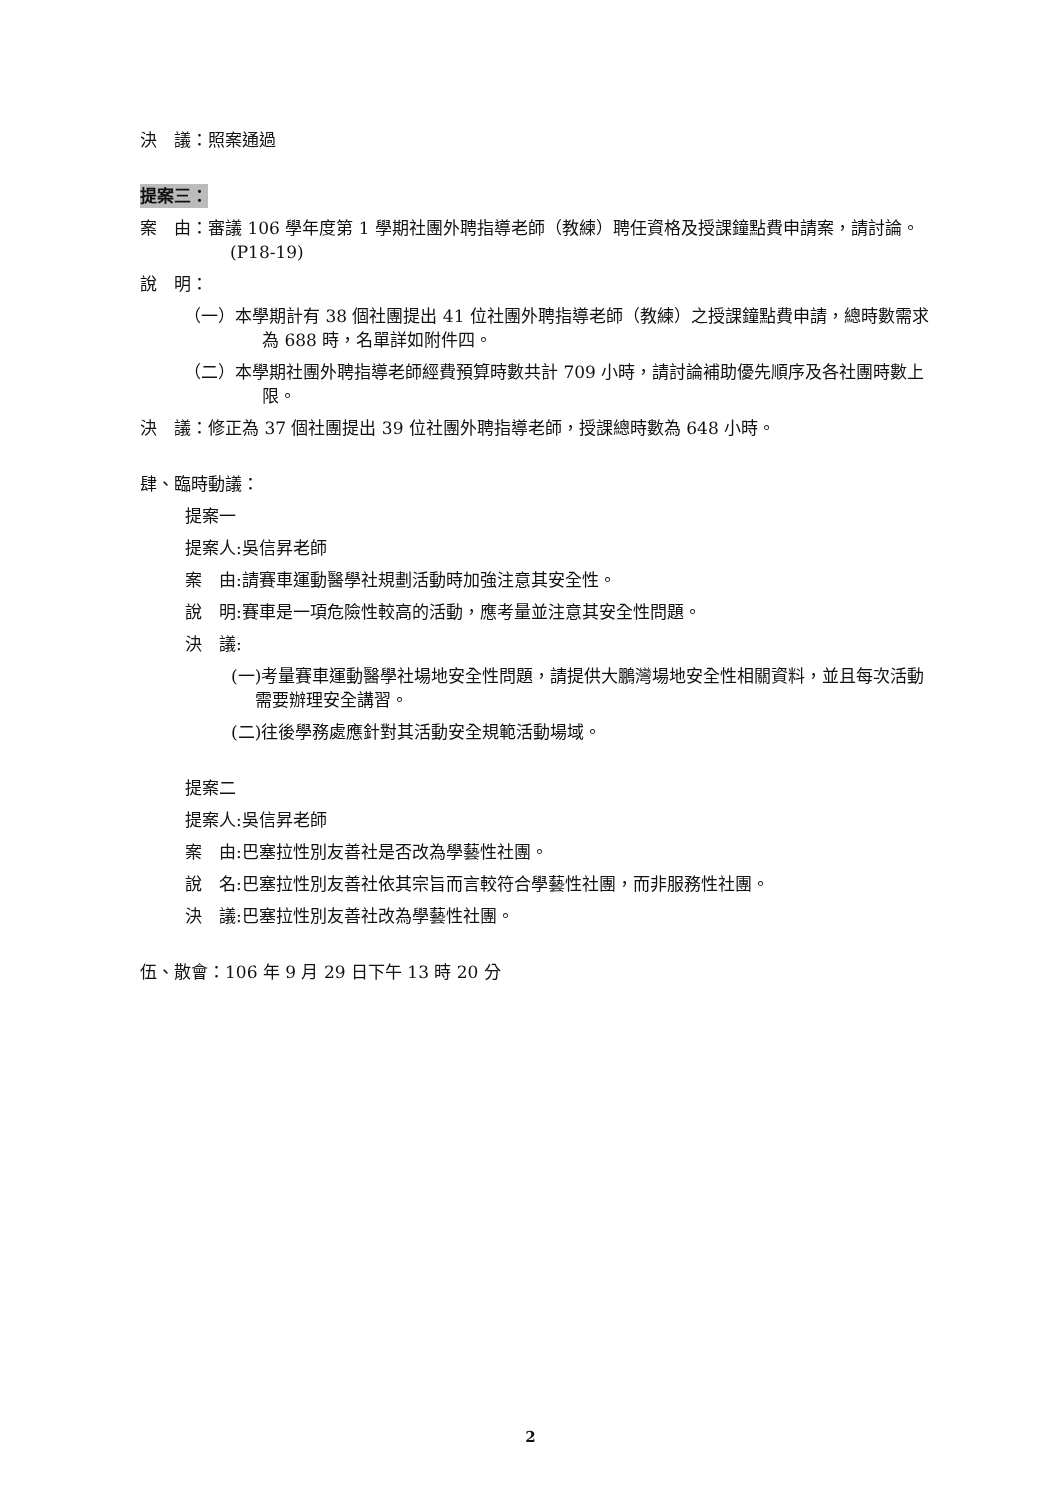決　議：照案通過
提案三：
案　由：審議 106 學年度第 1 學期社團外聘指導老師（教練）聘任資格及授課鐘點費申請案，請討論。(P18-19)
說　明：
（一）本學期計有 38 個社團提出 41 位社團外聘指導老師（教練）之授課鐘點費申請，總時數需求為 688 時，名單詳如附件四。
（二）本學期社團外聘指導老師經費預算時數共計 709 小時，請討論補助優先順序及各社團時數上限。
決　議：修正為 37 個社團提出 39 位社團外聘指導老師，授課總時數為 648 小時。
肆、臨時動議：
提案一
提案人:吳信昇老師
案　由:請賽車運動醫學社規劃活動時加強注意其安全性。
說　明:賽車是一項危險性較高的活動，應考量並注意其安全性問題。
決　議:
(一)考量賽車運動醫學社場地安全性問題，請提供大鵬灣場地安全性相關資料，並且每次活動需要辦理安全講習。
(二)往後學務處應針對其活動安全規範活動場域。
提案二
提案人:吳信昇老師
案　由:巴塞拉性別友善社是否改為學藝性社團。
說　名:巴塞拉性別友善社依其宗旨而言較符合學藝性社團，而非服務性社團。
決　議:巴塞拉性別友善社改為學藝性社團。
伍、散會：106 年 9 月 29 日下午 13 時 20 分
2